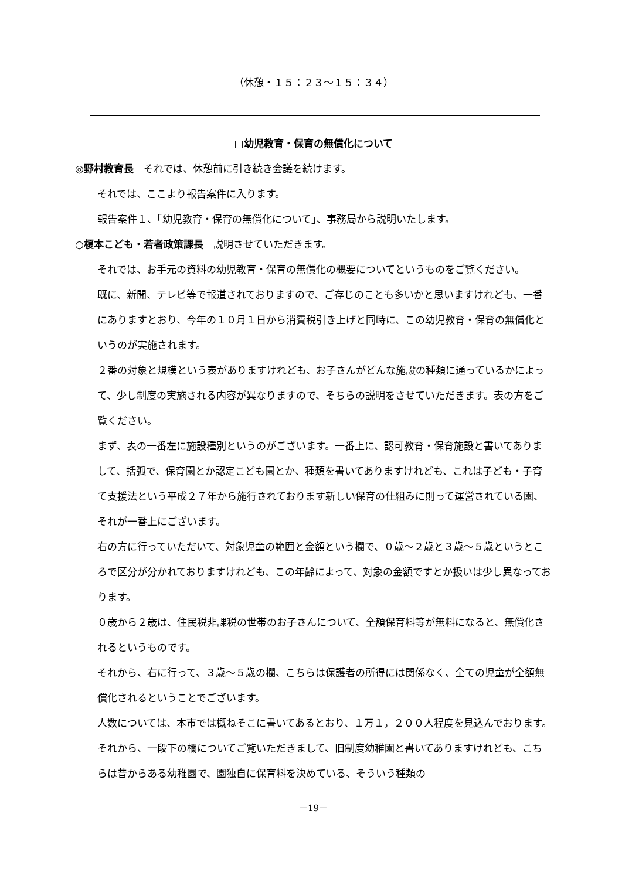（休憩・１５：２３～１５：３４）
□幼児教育・保育の無償化について
◎野村教育長　それでは、休憩前に引き続き会議を続けます。
それでは、ここより報告案件に入ります。
報告案件１、「幼児教育・保育の無償化について」、事務局から説明いたします。
○榎本こども・若者政策課長　説明させていただきます。
それでは、お手元の資料の幼児教育・保育の無償化の概要についてというものをご覧ください。
既に、新聞、テレビ等で報道されておりますので、ご存じのことも多いかと思いますけれども、一番にありますとおり、今年の１０月１日から消費税引き上げと同時に、この幼児教育・保育の無償化というのが実施されます。
２番の対象と規模という表がありますけれども、お子さんがどんな施設の種類に通っているかによって、少し制度の実施される内容が異なりますので、そちらの説明をさせていただきます。表の方をご覧ください。
まず、表の一番左に施設種別というのがございます。一番上に、認可教育・保育施設と書いてありまして、括弧で、保育園とか認定こども園とか、種類を書いてありますけれども、これは子ども・子育て支援法という平成２７年から施行されております新しい保育の仕組みに則って運営されている園、それが一番上にございます。
右の方に行っていただいて、対象児童の範囲と金額という欄で、０歳～２歳と３歳～５歳というところで区分が分かれておりますけれども、この年齢によって、対象の金額ですとか扱いは少し異なっております。
０歳から２歳は、住民税非課税の世帯のお子さんについて、全額保育料等が無料になると、無償化されるというものです。
それから、右に行って、３歳～５歳の欄、こちらは保護者の所得には関係なく、全ての児童が全額無償化されるということでございます。
人数については、本市では概ねそこに書いてあるとおり、１万１，２００人程度を見込んでおります。
それから、一段下の欄についてご覧いただきまして、旧制度幼稚園と書いてありますけれども、こちらは昔からある幼稚園で、園独自に保育料を決めている、そういう種類の
－19－